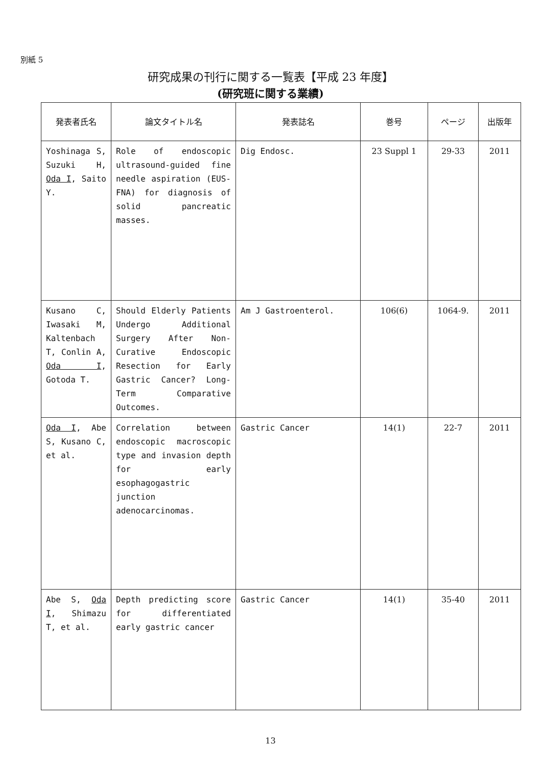別紙 5
研究成果の刊行に関する一覧表【平成 23 年度】
(研究班に関する業績)
| 発表者氏名 | 論文タイトル名 | 発表誌名 | 巻号 | ページ | 出版年 |
| --- | --- | --- | --- | --- | --- |
| Yoshinaga S, Suzuki H, Oda I , Saito Y. | Role of endoscopic ultrasound-guided fine needle aspiration (EUS-FNA) for diagnosis of solid pancreatic masses. | Dig Endosc. | 23 Suppl 1 | 29-33 | 2011 |
| Kusano C, Iwasaki M, Kaltenbach T, Conlin A, Oda I , Gotoda T. | Should Elderly Patients Undergo Additional Surgery After Non-Curative Endoscopic Resection for Early Gastric Cancer? Long-Term Comparative Outcomes. | Am J Gastroenterol. | 106(6) | 1064-9. | 2011 |
| Oda I , Abe S, Kusano C, et al. | Correlation between endoscopic macroscopic type and invasion depth for early esophagogastric junction adenocarcinomas. | Gastric Cancer | 14(1) | 22-7 | 2011 |
| Abe S, Oda I , Shimazu T, et al. | Depth predicting score for differentiated early gastric cancer | Gastric Cancer | 14(1) | 35-40 | 2011 |
13